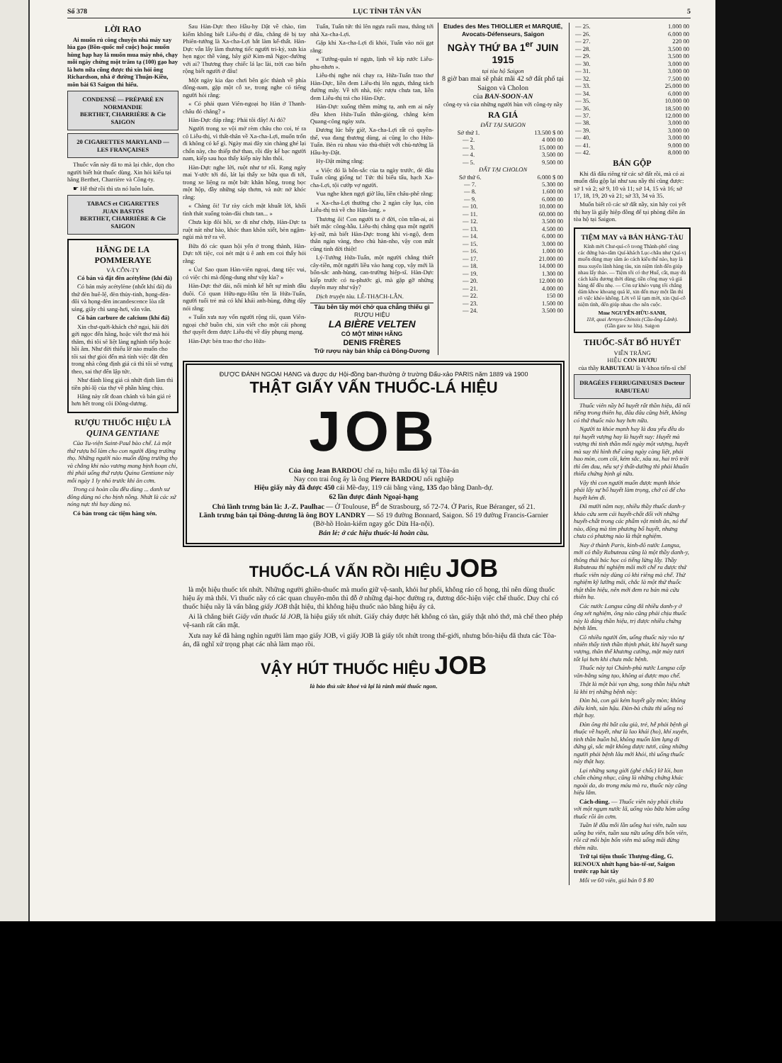Số 378 LỤC TỈNH TÂN VĂN 5
LỜI RAO
Ai muốn rủ công chuyện nhà máy xay lúa gạo (Bồn-quốc mễ cuộc) hoặc muốn hùng hạp hay là muốn mua máy nhỏ, chạy mỗi ngày chừng một trăm tạ (100) gạo hay là hơn nữa cũng được thì xin hỏi ông Richardson, nhà ở đường Thuận-Kiều, môn bài 63 Saigon thì hiểu.
CONDENSÉ — PRÉPARÉ EN NORMANDIE
BERTHET, CHARRIÈRE & Cie SAIGON
20 CIGARETTES MARYLAND — LES FRANÇAISES
Thuốc vấn này đã to mà lại chắc, dọn cho người biết hút thuốc dùng. Xin hỏi kiểu tại hãng Berthet, Charrière và Công-ty.
☛ Hễ thử rồi thì ưa nó luôn luôn.
TABACS et CIGARETTES
JUAN BASTOS
BERTHET, CHARRIÈRE & Cie SAIGON
HÃNG DE LA POMMERAYE
VÀ CÔN-TY
Có bán và đặt đèn acétylène (khí đá)
Có bán máy acétylène (nhốt khí đá) đủ thứ đèn huê-lệ, đèn thủy-tinh, họng-đèn-đôi và họng-đèn incandescence lòa rất sáng, giây chì sang-hơi, vân vân.
Có bán carbure de calcium (khí đá)
Xin chư-quới-khách chớ ngại, hãi đời gởi ngọc đến hãng, hoặc viết thơ mà hỏi thăm, thì tôi sẽ liệt làng nghinh tiếp hoặc hồi âm. Như đời thiếu lờ nào muốn cho tôi sai thợ giỏi đến mà tính việc đặt đèn trong nhà công định giá cả thì tôi sẽ vưng theo, sai thợ đến lập tức.
Như đánh lòng giá cả nhứt định làm thì tiền phí-lộ của thợ về phần hãng chịu.
Hãng này rất đoan chánh và bán giá rẻ hơn hết trong cõi Đông-dương.
RƯỢU THUỐC HIỆU LÀ
QUINA GENTIANE
Của Tu-viện Saint-Paul bào chế. Là một thứ rượu bổ làm cho con người đặng trường thọ. Những người nào muốn đặng trường thọ và chẳng khi nào vương mang bịnh hoạn chi, thì phải uống thứ rượu Quina Gentiane này mỗi ngày 1 ly nhỏ trước khi ăn cơm.
Trong cả hoàn cầu đều dùng ... danh sư đông dùng nó cho bịnh nồng. Nhứt là các xứ nóng nực thì hay dùng nó.
Có bán trong các tiệm hàng xén.
Sau Hàn-Dực theo Hầu-hy Dật về chào, tìm kiếm không biết Liễu-thị ở đâu, chẳng dè bị tay Phiên-tướng là Xa-cha-Lợi bắt làm kế-thất. Hàn-Dực vẫn lấy làm thương tiếc người tri-kỷ, xưa kia hẹn ngọc thề vàng, bây giờ Kim-mã Ngọc-đường với ai? Thương thay chiếc lá lạc lài, trời cao biển rộng biết người ở đâu!
Một ngày kia dạo chơi bên góc thành về phía đông-nam, gặp một cỗ xe, trong nghe có tiếng người hỏi rằng:
« Có phải quan Viên-ngoại họ Hàn ở Thanh-châu đó chăng? »
Hàn-Dực đáp rằng: Phải tôi đây! Ai đó?
Người trong xe vội mở rèm châu cho coi, té ra cô Liễu-thị, vì thất-thân về Xa-cha-Lợi, muốn trốn đi không có kế gì. Ngày mai đây xin chàng ghé lại chốn này, cho thiếp thở than, rồi đây kể bạc người nam, kiếp sau họa thấy kiếp này hẳn thôi.
Hàn-Dực nghe lời, ruột như tơ rối. Rạng ngày mai Y-ước tới đó, lát lại thấy xe bữa qua đi tới, trong xe liệng ra một bức khăn hồng, trong bọc một hộp, đầy những sáp thơm, và nức nở khóc rằng:
« Chàng ôi! Tư rày cách mặt khuất lời, khối tình thát xuống toàn-đài chưa tan... »
Chưa kịp đôi hồi, xe đi như chớp, Hàn-Dực ta ruột nát như bào, khóc than khôn xiết, bèn ngậm-ngùi mà trở ra về.
Bữa đó các quan hội yến ở trong thành, Hàn-Dực tới tiệc, coi nét mặt ủ ê anh em coi thấy hỏi rằng:
« Ủa! Sao quan Hàn-viên ngoại, đang tiệc vui, có việc chi mà động-dung như vậy kìa? »
Hàn-Dực thở dài, nổi mình kể hết sự mình đầu đuôi. Có quan Hữu-ngu-Hầu tên là Hứa-Tuấn, người tuổi trẻ mà có khí khái anh-hùng, đứng dậy nói rằng:
« Tuấn xưa nay vốn người rộng rãi, quan Viên-ngoại chớ buồn chi, xin viết cho một cái phong thơ quyết đem được Liễu-thị về đây phụng mạng.
Hàn-Dực bèn trao thơ cho Hứa-
Tuấn, Tuấn tức thì lên ngựa ruổi mau, thẳng tới nhà Xa-cha-Lợi.
Gặp khi Xa-cha-Lợi đi khỏi, Tuấn vào nói gạt rằng:
« Tướng-quân té ngựa, lịnh về kíp rước Liễu-phu-nhơn ».
Liễu-thị nghe nói chạy ra, Hứa-Tuấn trao thơ Hàn-Dực, liền đem Liễu-thị lên ngựa, thẳng tách đường mây. Về tới nhà, tiệc rượu chưa tan, liền đem Liễu-thị trả cho Hàn-Dực.
Hàn-Dực xuống thềm mừng tạ, anh em ai nấy đều khen Hứa-Tuấn thần-giỏng, chẳng kém Quang-công ngày xưa.
Đương lúc bấy giờ, Xa-cha-Lợi rất có quyền-thế, vua đang thương dùng, ai cũng lo cho Hứa-Tuấn. Bèn rủ nhau vào thủ-thiệt với chủ-tướng là Hầu-hy-Dật.
Hy-Dật mừng rằng:
« Việc đó là bổn-sắc của ta ngày trước, dè đâu Tuấn cũng giống ta! Tức thì biểu tấu, hạch Xa-cha-Lợi, tội cướp vợ người.
Vua nghe khen ngợi giờ lâu, liền châu-phê rằng:
« Xa-cha-Lợi thưởng cho 2 ngàn cây lụa, còn Liễu-thị trả về cho Hàn-lang. »
Thương ôi! Con người ta ở đời, còn trần-ai, ai biết mặc công-hầu. Liễu-thị chẳng qua một người kỹ-nữ, mà biết Hàn-Dực trong khi vi-ngộ, đem thân ngàn vàng, theo chủ hàn-nho, vậy con mắt cũng tinh đời thiệt!
Lý-Tướng Hứa-Tuấn, một người chẳng thiết cây-tiền, một người liều vào hang cọp, vậy mới là bổn-sắc anh-hùng, can-trường hiệp-sĩ. Hàn-Dực kiếp trước có tu-phước gì, mà gặp gỡ những duyên may như vậy?
Dịch truyện tàu. LÊ-THẠCH-LÂN.
Tàu bên tây mới chở qua chẳng thiếu gì
RƯỢU HIỆU
LA BIÈRE VELTEN
CÓ MỘT MÌNH HÃNG
DENIS FRÈRES
Trữ rượu này bán khắp cả Đông-Dương
Etudes des Mes THIOLLIER et MARQUIÉ,
Avocats-Défenseurs, Saigon
NGÀY THỨ BA 1<sup>er</sup> JUIN 1915
tại tòa hộ Saigon
8 giờ ban mai sẽ phát mãi 42 sở đất phố tại Saigon và Cholon
của BAN-SOON-AN
công-ty và của những người hùn với công-ty nầy
RA GIÁ
ĐẤT TẠI SAIGON
| Sở thứ 1. | 13.500 $ 00 |
| — 2. | 4 000 00 |
| — 3. | 15.000 00 |
| — 4. | 3.500 00 |
| — 5. | 9.500 00 |
ĐẤT TẠI CHOLON
| Sở thứ 6. | 6.000 $ 00 |
| — 7. | 5.300 00 |
| — 8. | 1.600 00 |
| — 9. | 6.000 00 |
| — 10. | 10.000 00 |
| — 11. | 60.000 00 |
| — 12. | 3.500 00 |
| — 13. | 4.500 00 |
| — 14. | 6.000 00 |
| — 15. | 3.000 00 |
| — 16. | 1.000 00 |
| — 17. | 21.000 00 |
| — 18. | 14.000 00 |
| — 19. | 1.300 00 |
| — 20. | 12.000 00 |
| — 21. | 4.000 00 |
| — 22. | 150 00 |
| — 23. | 1.500 00 |
| — 24. | 3.500 00 |
ĐƯỢC ĐÁNH NGOẠI HẠNG và được dự Hội-đồng ban-thưởng ở trường Đấu-xảo PARIS năm 1889 và 1900
THẬT GIẤY VẤN THUỐC-LÁ HIỆU
JOB
Của ông Jean BARDOU chế ra, hiệu mẫu đã ký tại Tòa-án
Nay con trai ông ấy là ông Pierre BARDOU nối nghiệp
Hiệu giấy này đã được 450 cái Mề-đay, 119 cái bằng vàng, 135 đạo bằng Danh-dự.
62 lần được đánh Ngoại-hạng
Chủ lãnh trưng bán là: J.-Z. Paulhac — Ở Toulouse, B<sup>d</sup> de Strasbourg, số 72-74. Ở Paris, Rue Béranger, số 21.
Lãnh trưng bán tại Đông-dương là ông BOY LANDRY — Số 19 đường Bonnard, Saigon. Số 19 đường Francis-Garnier (Bờ-hồ Hoàn-kiếm ngay gốc Dừa Ha-nội).
Bán lẻ: ở các hiệu thuốc-lá hoàn cầu.
THUỐC-LÁ VẤN RỒI HIỆU JOB
là một hiệu thuốc tốt nhứt. Những người ghiền-thuốc mà muốn giữ vệ-sanh, khỏi hư phổi, không ráo cổ họng, thì nên dùng thuốc hiệu ấy mà thôi. Vì thuốc nầy có các quan chuyên-môn thì đỗ ở những đại-học đường ra, đương dốc-hiện việc chế thuốc. Duy chỉ có thuốc hiệu nầy là vấn bằng giấy JOB thật hiệu, thì không hiệu thuốc nào bằng hiệu ấy cả.
Ai là chẳng biết Giấy vấn thuốc lá JOB, là hiệu giấy tốt nhứt. Giấy cháy được hết không có tàn, giấy thật nhỏ thớ, mà chế theo phép vệ-sanh rất cẩn mật.
Xưa nay kể đã hàng nghìn người làm mạo giấy JOB, vì giấy JOB là giấy tốt nhứt trong thế-giới, nhưng bổn-hiệu đã thưa các Tòa-án, đã nghĩ xử trọng phạt các nhà làm mạo rồi.
VẬY HÚT THUỐC HIỆU JOB
là bảo thủ sức khoẻ và lại là rành mùi thuốc ngon.
| — 25. | 1.000 00 |
| — 26. | 6.000 00 |
| — 27. | 220 00 |
| — 28. | 3.500 00 |
| — 29. | 3.500 00 |
| — 30. | 3.000 00 |
| — 31. | 3.000 00 |
| — 32. | 7.500 00 |
| — 33. | 25.000 00 |
| — 34. | 6.000 00 |
| — 35. | 10.000 00 |
| — 36. | 18.500 00 |
| — 37. | 12.000 00 |
| — 38. | 3.000 00 |
| — 39. | 3.000 00 |
| — 40. | 3.000 00 |
| — 41. | 9.000 00 |
| — 42. | 8.000 00 |
BÁN GỘP
Khi đã đấu riêng từ các sở đất rồi, mà có ai muốn đấu gộp lại như sau nầy thì cũng được: sở 1 và 2; sở 9, 10 và 11; sở 14, 15 và 16; sở 17, 18, 19, 20 và 21; sở 33, 34 và 35.
Muốn biết rõ các sở đất nầy, xin hãy coi yết thị hay là giấy hiệp đồng để tại phòng điền án tòa hộ tại Saigon.
TIỆM MAY và BÁN HÀNG-TÀU
Kính mời Chư-quí-cô trong Thành-phố cùng các đứng bảo-tâm Quí-khách Lục-châu như Quí-vị muốn dùng may sắm áo cách kiểu thế nào, hay là mua xuyến lãnh hàng tàu, xin niệm tình đến giúp nhau lấy thảo. — Tiệm tôi có thợ Huế, cắt, may đủ cách kiểu đương thời dùng; tiền công may và giá hàng để đều nhẹ. — Còn sự khéo vụng tôi chẳng dám khoe khoang quá lẽ, xin đến may một lần thì rõ việc khéo không. Lời vô lễ tạm mời, xin Quí-cô niệm tình, đến giúp nhau cho nên cuộc.
Mme NGUYỄN-HỮU-SANH,
118, quai Arroyo-Chinois (Cầu-ông-Lãnh).
(Gần gare xe lửa). Saigon
THUỐC-SẮT BỔ HUYẾT
VIÊN TRẮNG
HIỆU CON HƯƠU
của thầy RABUTEAU là Y-khoa tiến-sĩ chế
DRAGÉES FERRUGINEUSES Docteur RABUTEAU
Thuốc viên nầy bổ huyết rất thần hiệu, đã nổi tiếng trong thiên hạ, đâu đâu cũng biết, không có thứ thuốc nào hay hơn nữa.
Người ta khỏe mạnh hay là đau yếu đều do tại huyết vượng hay là huyết suy: Huyết mà vượng thì tinh thần mỗi ngày một vượng, huyết mà suy thì hình thể càng ngày càng liệt, phải hao mòn, com cõi, kém sắc, xâu xa, hai trô trời thì ốm đau, nếu sợ ý thất-dưỡng thì phải khuẩn thiếu chứng bịnh gì nữa.
Vậy thì con người muốn được mạnh khỏe phải lấy sự bổ huyết làm trọng, chớ có để cho huyết kém đi.
Đã mười năm nay, nhiều thầy thuốc danh-y khảo cứu xem cái huyết-chất đối với những huyết-chất trong các phẩm vật minh ăn, nó thế nào, động mà tìm phương bổ huyết, nhưng chưa có phương nào là thật nghiệm.
Nay ở thành Paris, kinh-đô nước Langsa, mới có thầy Rabuteau cũng là một thầy danh-y, thông thái bác học có tiếng lừng lẫy. Thầy Rabuteau thí nghiệm mãi mới chế ra được thứ thuốc viên này dùng có khi riêng mà chế. Thử nghiệm kỹ lưỡng mãi, chắc là một thứ thuốc thật thần hiệu, nên mới đem ra bán mà cứu thiên hạ.
Các nước Langsa cũng đã nhiều danh-y ở ông xét nghiệm, ông nào cũng phải chịu thuốc này là đáng thần hiệu, trị được nhiều chứng bệnh lắm.
Cô nhiều người ốm, uống thuốc này vào tự nhiên thấy tinh thần thịnh phát, khí huyết sung vượng, thân thể khương cường, mặt mày tươi tốt lại hơn khi chưa mắc bệnh.
Thuốc này tại Chánh-phủ nước Langsa cấp văn-bằng sáng tạo, không ai được mạo chế.
Thật là một bài vạn ứng, song thần hiệu nhứt là khi trị những bệnh này:
Đàn bà, con gái kém huyết gầy mòn; không điều kinh, sản hậu. Đàn-bà chửa thì uống nó thật hay.
Đàn ông thì bất câu già, trẻ, hễ phải bệnh gì thuộc về huyết, như là lao khái (ho), khí xuyễn, tinh thần buồn bã, không muốn làm lụng đi đứng gì, sắc mặt không được tươi, cũng những người phải bệnh lâu mới khỏi, thì uống thuốc này thật hay.
Lại những sang giới (ghẻ chốc) lở lói, ban chẩn chàng nhạc, cũng là những chứng khác ngoài da, do trong máu mà ra, thuốc này cũng hiệu lắm.
Cách-dùng. — Thuốc viên này phải chiêu với một ngụm nước lã, uống vào bữa hôm uống thuốc rồi ăn cơm.
Tuần lễ đầu mỗi lần uống hai viên, tuần sau uống ba viên, tuần sau nữa uống đến bốn viên, rồi cứ mỗi bận bốn viên mà uống mãi đừng thêm nữa.
Trữ tại tiệm thuốc Thượng-đẳng, G. RENOUX nhứt hạng bào-tế-sư, Saigon trước rạp hát tây
Mỗi ve 60 viên, giá bán 0 $ 80